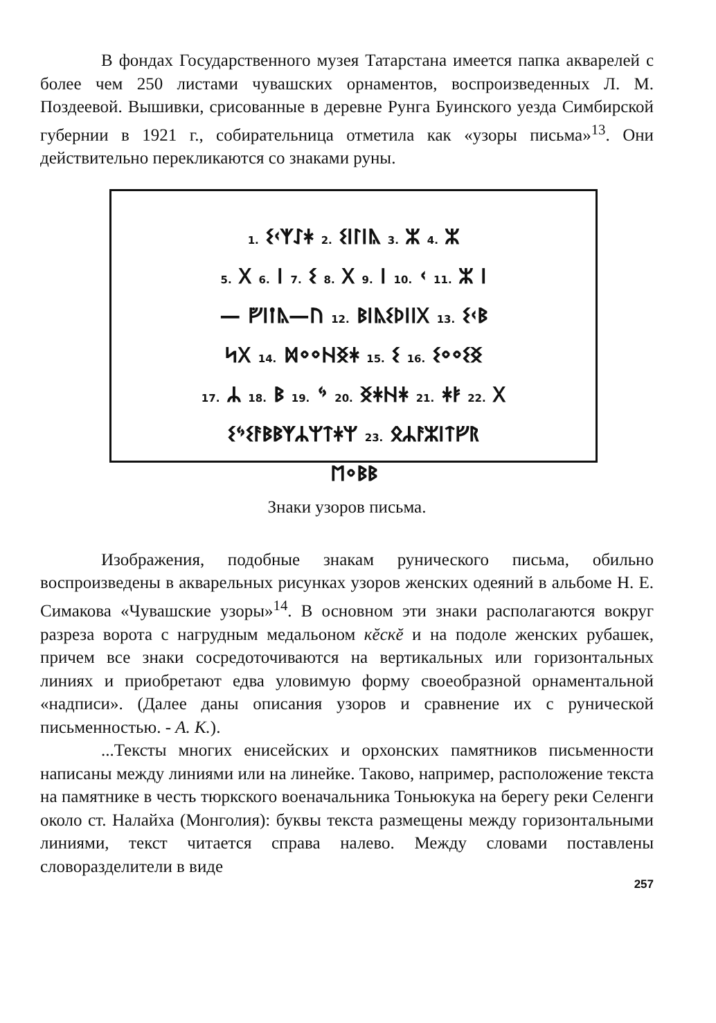В фондах Государственного музея Татарстана имеется папка акварелей с более чем 250 листами чувашских орнаментов, воспроизведенных Л. М. Поздеевой. Вышивки, срисованные в деревне Рунга Буинского уезда Симбирской губернии в 1921 г., собирательница отметила как «узоры письма»<sup>13</sup>. Они действительно перекликаются со знаками руны.
1. ᛊᚲᛉᛇᚼ 2. ᛊᛁᛚᛁᚣ 3. ᛯ 4. ᛯ
5. ᚷ 6. ᛁ 7. ᛊ 8. ᚷ 9. ᛁ 10. ᚲ 11. ᛯ ᛁ
— ᚡᛁᛙᚣ—ᚢ 12. ᛒᛁᚣᛊᚦᛁᛁᚷ 13. ᛊᚲᛒ
ᛋᚷ 14. ᛞᛜᛜᚺᛝᛡ 15. ᛊ 16. ᛊᛜᛜᛊᛝ
17. ᛦ 18. ᛒ 19. ᛃ 20. ᛝᚼᚺᚼ 21. ᛡᛓ 22. ᚷ
ᛊᛃᛊᚨᛒᛒᛉᛦᛘᛏᛡᛘ 23. ᛟᛦᚨᛯᛁᛏᚠᚱ
ᛖᛜᛒᛒ
Знаки узоров письма.
Изображения, подобные знакам рунического письма, обильно воспроизведены в акварельных рисунках узоров женских одеяний в альбоме Н. Е. Симакова «Чувашские узоры»<sup>14</sup>. В основном эти знаки располагаются вокруг разреза ворота с нагрудным медальоном кĕскĕ и на подоле женских рубашек, причем все знаки сосредоточиваются на вертикальных или горизонтальных линиях и приобретают едва уловимую форму своеобразной орнаментальной «надписи». (Далее даны описания узоров и сравнение их с рунической письменностью. - А. К.).
...Тексты многих енисейских и орхонских памятников письменности написаны между линиями или на линейке. Таково, например, расположение текста на памятнике в честь тюркского военачальника Тоньюкука на берегу реки Селенги около ст. Налайха (Монголия): буквы текста размещены между горизонтальными линиями, текст читается справа налево. Между словами поставлены словоразделители в виде
257